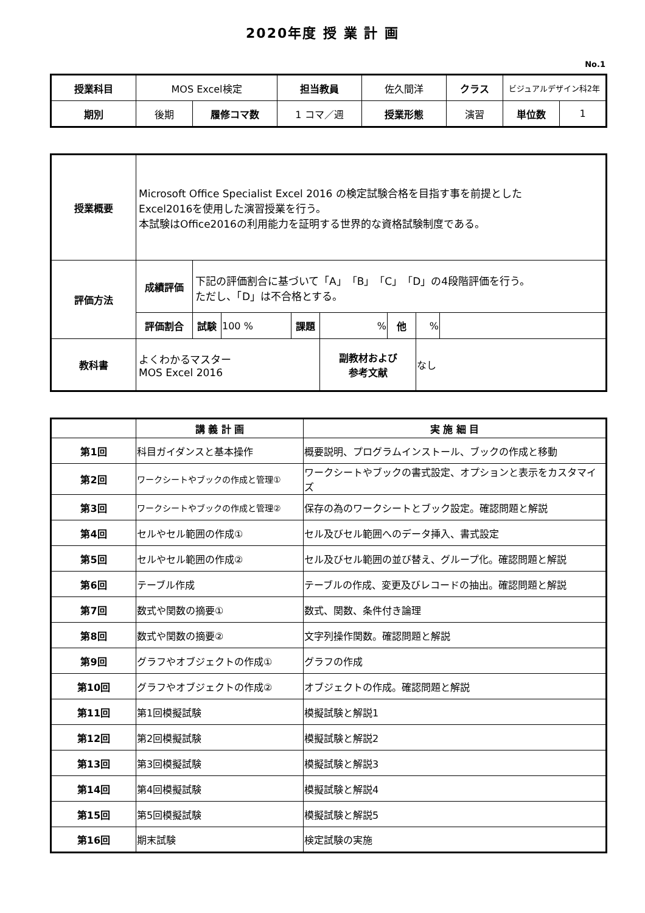2020年度 授 業 計 画
No.1
| 授業科目 | MOS Excel検定 | | 担当教員 | 佐久間洋 | クラス | ビジュアルデザイン科2年 | |
| 期別 | 後期 | 履修コマ数 | 1 コマ／週 | 授業形態 | 演習 | 単位数 | 1 |
| 授業概要 | Microsoft Office Specialist Excel 2016 の検定試験合格を目指す事を前提とした Excel2016を使用した演習授業を行う。 本試験はOffice2016の利用能力を証明する世界的な資格試験制度である。 | | | | | | | |
| 評価方法 | 成績評価 | 下記の評価割合に基づいて「A」「B」「C」「D」の4段階評価を行う。 ただし、「D」は不合格とする。 | | | | | | |
| | 評価割合 | 試験 | 100 % | 課題 | % | 他 | % | |
| 教科書 | よくわかるマスター MOS Excel 2016 | | | | 副教材および 参考文献 | | なし | |
| | 講 義 計 画 | 実 施 細 目 |
| --- | --- | --- |
| 第1回 | 科目ガイダンスと基本操作 | 概要説明、プログラムインストール、ブックの作成と移動 |
| 第2回 | ワークシートやブックの作成と管理① | ワークシートやブックの書式設定、オプションと表示をカスタマイズ |
| 第3回 | ワークシートやブックの作成と管理② | 保存の為のワークシートとブック設定。確認問題と解説 |
| 第4回 | セルやセル範囲の作成① | セル及びセル範囲へのデータ挿入、書式設定 |
| 第5回 | セルやセル範囲の作成② | セル及びセル範囲の並び替え、グループ化。確認問題と解説 |
| 第6回 | テーブル作成 | テーブルの作成、変更及びレコードの抽出。確認問題と解説 |
| 第7回 | 数式や関数の摘要① | 数式、関数、条件付き論理 |
| 第8回 | 数式や関数の摘要② | 文字列操作関数。確認問題と解説 |
| 第9回 | グラフやオブジェクトの作成① | グラフの作成 |
| 第10回 | グラフやオブジェクトの作成② | オブジェクトの作成。確認問題と解説 |
| 第11回 | 第1回模擬試験 | 模擬試験と解説1 |
| 第12回 | 第2回模擬試験 | 模擬試験と解説2 |
| 第13回 | 第3回模擬試験 | 模擬試験と解説3 |
| 第14回 | 第4回模擬試験 | 模擬試験と解説4 |
| 第15回 | 第5回模擬試験 | 模擬試験と解説5 |
| 第16回 | 期末試験 | 検定試験の実施 |